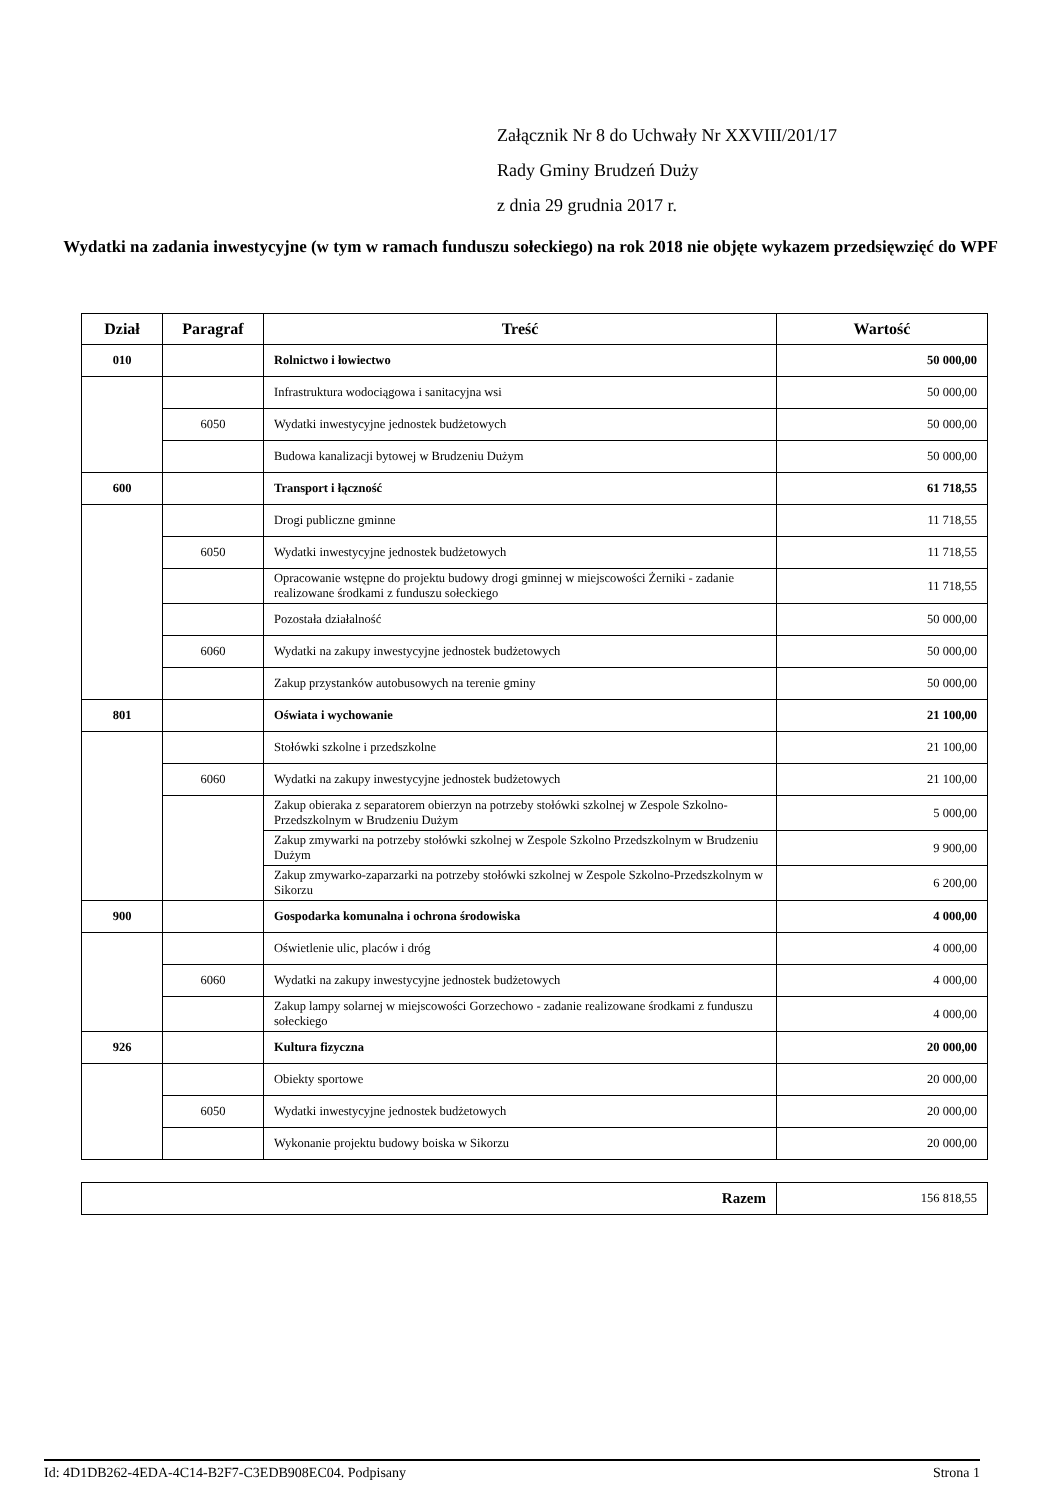Załącznik Nr 8 do Uchwały Nr XXVIII/201/17
Rady Gminy Brudzeń Duży
z dnia 29 grudnia 2017 r.
Wydatki na zadania inwestycyjne (w tym w ramach funduszu sołeckiego) na rok 2018 nie objęte wykazem przedsięwzięć do WPF
| Dział | Paragraf | Treść | Wartość |
| --- | --- | --- | --- |
| 010 | | Rolnictwo i łowiectwo | 50 000,00 |
| | | Infrastruktura wodociągowa i sanitacyjna wsi | 50 000,00 |
| | 6050 | Wydatki inwestycyjne jednostek budżetowych | 50 000,00 |
| | | Budowa kanalizacji bytowej w Brudzeniu Dużym | 50 000,00 |
| 600 | | Transport i łączność | 61 718,55 |
| | | Drogi publiczne gminne | 11 718,55 |
| | 6050 | Wydatki inwestycyjne jednostek budżetowych | 11 718,55 |
| | | Opracowanie wstępne do projektu budowy drogi gminnej w miejscowości Żerniki - zadanie realizowane środkami z funduszu sołeckiego | 11 718,55 |
| | | Pozostała działalność | 50 000,00 |
| | 6060 | Wydatki na zakupy inwestycyjne jednostek budżetowych | 50 000,00 |
| | | Zakup przystanków autobusowych na terenie gminy | 50 000,00 |
| 801 | | Oświata i wychowanie | 21 100,00 |
| | | Stołówki szkolne i przedszkolne | 21 100,00 |
| | 6060 | Wydatki na zakupy inwestycyjne jednostek budżetowych | 21 100,00 |
| | | Zakup obieraka z separatorem obierzyn na potrzeby stołówki szkolnej w Zespole Szkolno-Przedszkolnym w Brudzeniu Dużym | 5 000,00 |
| | | Zakup zmywarki na potrzeby stołówki szkolnej w Zespole Szkolno Przedszkolnym w Brudzeniu Dużym | 9 900,00 |
| | | Zakup zmywarko-zaparzarki na potrzeby stołówki szkolnej w Zespole Szkolno-Przedszkolnym w Sikorzu | 6 200,00 |
| 900 | | Gospodarka komunalna i ochrona środowiska | 4 000,00 |
| | | Oświetlenie ulic, placów i dróg | 4 000,00 |
| | 6060 | Wydatki na zakupy inwestycyjne jednostek budżetowych | 4 000,00 |
| | | Zakup lampy solarnej w miejscowości Gorzechowo - zadanie realizowane środkami z funduszu sołeckiego | 4 000,00 |
| 926 | | Kultura fizyczna | 20 000,00 |
| | | Obiekty sportowe | 20 000,00 |
| | 6050 | Wydatki inwestycyjne jednostek budżetowych | 20 000,00 |
| | | Wykonanie projektu budowy boiska w Sikorzu | 20 000,00 |
| Razem | 156 818,55 |
Id: 4D1DB262-4EDA-4C14-B2F7-C3EDB908EC04. Podpisany Strona 1